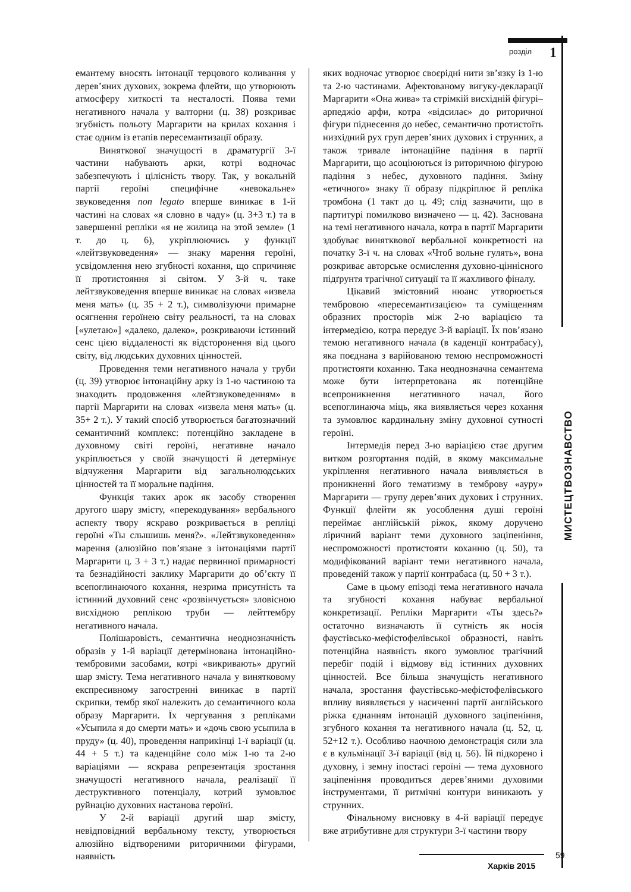розділ 1
МИСТЕЦТВОЗНАВСТВО
емантему вносять інтонації терцового коливання у дерев’яних духових, зокрема флейти, що утворюють атмосферу хиткості та несталості. Поява теми негативного начала у валторни (ц. 38) розкриває згубність польоту Маргарити на крилах кохання і стає одним із етапів пересемантизації образу.
Виняткової значущості в драматургії 3-ї частини набувають арки, котрі водночас забезпечують і цілісність твору. Так, у вокальній партії героїні специфічне «невокальне» звуковедення non legato вперше виникає в 1-й частині на словах «я словно в чаду» (ц. 3+3 т.) та в завершенні репліки «я не жилица на этой земле» (1 т. до ц. 6), укріплюючись у функції «лейтзвуковедення» — знаку марення героїні, усвідомлення нею згубності кохання, що спричиняє її протистояння зі світом. У 3-й ч. таке лейтзвуковедення вперше виникає на словах «извела меня мать» (ц. 35 + 2 т.), символізуючи примарне осягнення героїнею світу реальності, та на словах [«улетаю»] «далеко, далеко», розкриваючи істинний сенс цією віддаленості як відсторонення від цього світу, від людських духовних цінностей.
Проведення теми негативного начала у труби (ц. 39) утворює інтонаційну арку із 1-ю частиною та знаходить продовження «лейтзвуковеденням» в партії Маргарити на словах «извела меня мать» (ц. 35+ 2 т.). У такий спосіб утворюється багатозначний семантичний комплекс: потенційно закладене в духовному світі героїні, негативне начало укріплюється у своїй значущості й детермінує відчуження Маргарити від загальнолюдських цінностей та її моральне падіння.
Функція таких арок як засобу створення другого шару змісту, «перекодування» вербального аспекту твору яскраво розкривається в репліці героїні «Ты слышишь меня?». «Лейтзвуковедення» марення (алюзійно пов’язане з інтонаціями партії Маргарити ц. 3 + 3 т.) надає первинної примарності та безнадійності заклику Маргарити до об’єкту її всепоглинаючого кохання, незрима присутність та істинний духовний сенс «розвінчується» зловісною висхідною реплікою труби — лейттембру негативного начала.
Полішаровість, семантична неоднозначність образів у 1-й варіації детермінована інтонаційно-тембровими засобами, котрі «викривають» другий шар змісту. Тема негативного начала у винятковому експресивному загостренні виникає в партії скрипки, тембр якої належить до семантичного кола образу Маргарити. Їх чергування з репліками «Усыпила я до смерти мать» и «дочь свою усыпила в пруду» (ц. 40), проведення наприкінці 1-ї варіації (ц. 44 + 5 т.) та каденційне соло між 1-ю та 2-ю варіаціями — яскрава репрезентація зростання значущості негативного начала, реалізації її деструктивного потенціалу, котрий зумовлює руйнацію духовних настанова героїні.
У 2-й варіації другий шар змісту, невідповідний вербальному тексту, утворюється алюзійно відтвореними риторичними фігурами, наявність
яких водночас утворює своєрідні нити зв’язку із 1-ю та 2-ю частинами. Афектованому вигуку-декларації Маргарити «Она жива» та стрімкій висхідній фігурі–арпеджіо арфи, котра «відсилає» до риторичної фігури піднесення до небес, семантично протистоїть низхідний рух груп дерев’яних духових і струнних, а також тривале інтонаційне падіння в партії Маргарити, що асоціюються із риторичною фігурою падіння з небес, духовного падіння. Зміну «етичного» знаку її образу підкріплює й репліка тромбона (1 такт до ц. 49; слід зазначити, що в партитурі помилково визначено — ц. 42). Заснована на темі негативного начала, котра в партії Маргарити здобуває винятквової вербальної конкретності на початку 3-ї ч. на словах «Чтоб вольне гулять», вона розкриває авторське осмислення духовно-ціннісного підґрунтя трагічної ситуації та її жахливого фіналу.
Цікавий змістовний нюанс утворюється тембровою «пересемантизацією» та суміщенням образних просторів між 2-ю варіацією та інтермедією, котра передує 3-й варіації. Їх пов’язано темою негативного начала (в каденції контрабасу), яка поєднана з варійованою темою неспроможності протистояти коханню. Така неоднозначна семантема може бути інтерпретована як потенційне всепроникнення негативного начал, його всепоглинаюча міць, яка виявляється через кохання та зумовлює кардинальну зміну духовної сутності героїні.
Інтермедія перед 3-ю варіацією стає другим витком розгортання подій, в якому максимальне укріплення негативного начала виявляється в проникненні його тематизму в темброву «ауру» Маргарити — групу дерев’яних духових і струнних. Функції флейти як уособлення душі героїні переймає англійській ріжок, якому доручено ліричний варіант теми духовного заціпеніння, неспроможності протистояти коханню (ц. 50), та модифікований варіант теми негативного начала, проведеній також у партії контрабаса (ц. 50 + 3 т.).
Саме в цьому епізоді тема негативного начала та згубності кохання набуває вербальної конкретизації. Репліки Маргарити «Ты здесь?» остаточно визначають її сутність як носія фаустівсько-мефістофелівської образності, навіть потенційна наявність якого зумовлює трагічний перебіг подій і відмову від істинних духовних цінностей. Все більша значущість негативного начала, зростання фаустівсько-мефістофелівського впливу виявляється у насиченні партії англійського ріжка єднанням інтонацій духовного заціпеніння, згубного кохання та негативного начала (ц. 52, ц. 52+12 т.). Особливо наочною демонстрація сили зла є в кульмінації 3-ї варіації (від ц. 56). Їй підкорено і духовну, і земну іпостасі героїні — тема духовного заціпеніння проводиться дерев’яними духовими інструментами, її ритмічні контури виникають у струнних.
Фінальному висновку в 4-й варіації передує вже атрибутивне для структури 3-ї частини твору
Харків 2015
59